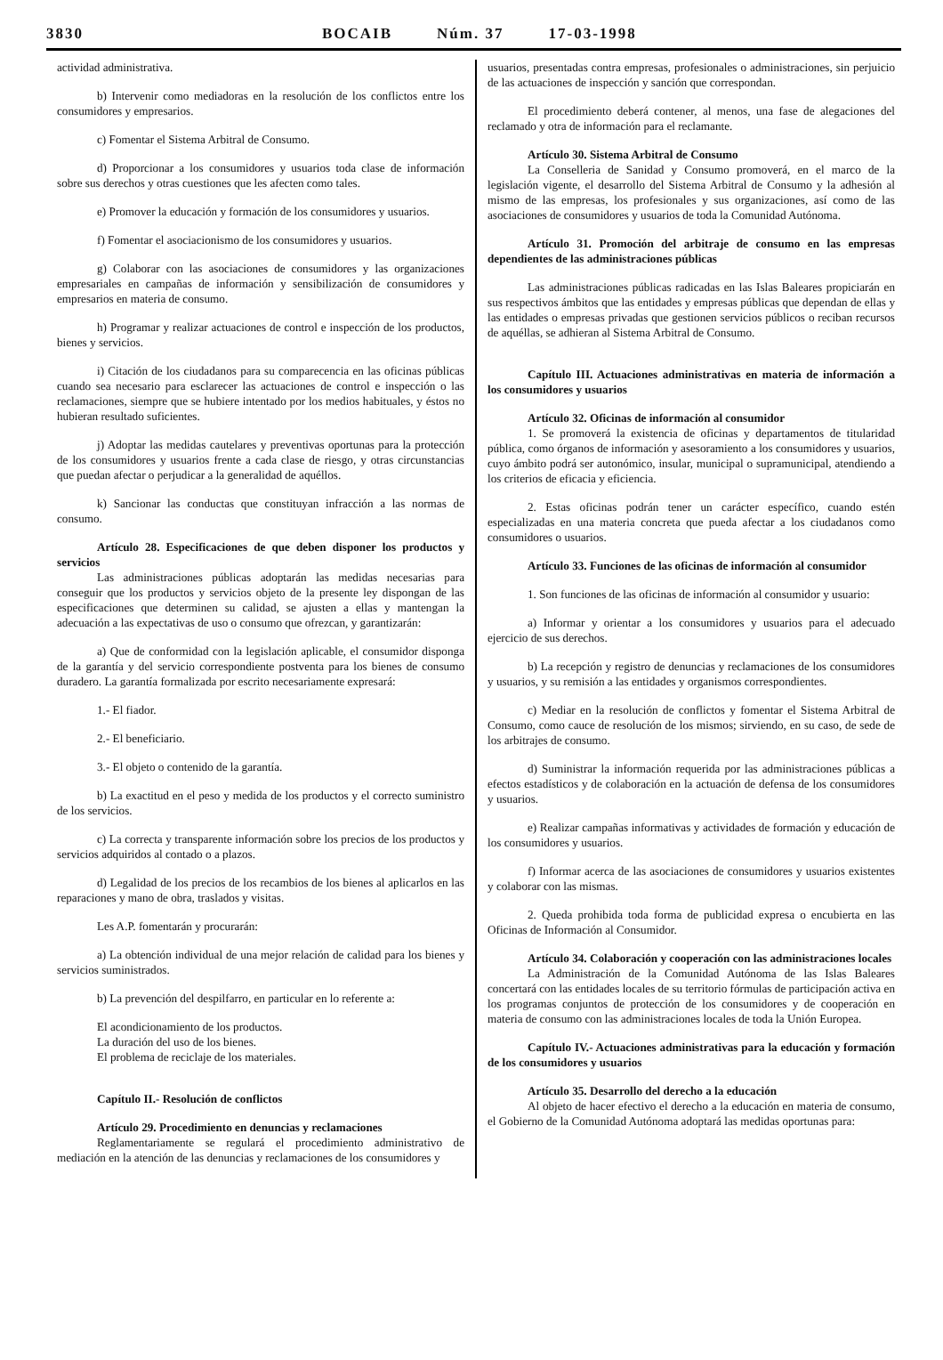3830 BOCAIB Núm. 37 17-03-1998
actividad administrativa.
b) Intervenir como mediadoras en la resolución de los conflictos entre los consumidores y empresarios.
c) Fomentar el Sistema Arbitral de Consumo.
d) Proporcionar a los consumidores y usuarios toda clase de información sobre sus derechos y otras cuestiones que les afecten como tales.
e) Promover la educación y formación de los consumidores y usuarios.
f) Fomentar el asociacionismo de los consumidores y usuarios.
g) Colaborar con las asociaciones de consumidores y las organizaciones empresariales en campañas de información y sensibilización de consumidores y empresarios en materia de consumo.
h) Programar y realizar actuaciones de control e inspección de los productos, bienes y servicios.
i) Citación de los ciudadanos para su comparecencia en las oficinas públicas cuando sea necesario para esclarecer las actuaciones de control e inspección o las reclamaciones, siempre que se hubiere intentado por los medios habituales, y éstos no hubieran resultado suficientes.
j) Adoptar las medidas cautelares y preventivas oportunas para la protección de los consumidores y usuarios frente a cada clase de riesgo, y otras circunstancias que puedan afectar o perjudicar a la generalidad de aquéllos.
k) Sancionar las conductas que constituyan infracción a las normas de consumo.
Artículo 28. Especificaciones de que deben disponer los productos y servicios
Las administraciones públicas adoptarán las medidas necesarias para conseguir que los productos y servicios objeto de la presente ley dispongan de las especificaciones que determinen su calidad, se ajusten a ellas y mantengan la adecuación a las expectativas de uso o consumo que ofrezcan, y garantizarán:
a) Que de conformidad con la legislación aplicable, el consumidor disponga de la garantía y del servicio correspondiente postventa para los bienes de consumo duradero. La garantía formalizada por escrito necesariamente expresará:
1.- El fiador.
2.- El beneficiario.
3.- El objeto o contenido de la garantía.
b) La exactitud en el peso y medida de los productos y el correcto suministro de los servicios.
c) La correcta y transparente información sobre los precios de los productos y servicios adquiridos al contado o a plazos.
d) Legalidad de los precios de los recambios de los bienes al aplicarlos en las reparaciones y mano de obra, traslados y visitas.
Les A.P. fomentarán y procurarán:
a) La obtención individual de una mejor relación de calidad para los bienes y servicios suministrados.
b) La prevención del despilfarro, en particular en lo referente a:
El acondicionamiento de los productos.
La duración del uso de los bienes.
El problema de reciclaje de los materiales.
Capítulo II.- Resolución de conflictos
Artículo 29. Procedimiento en denuncias y reclamaciones
Reglamentariamente se regulará el procedimiento administrativo de mediación en la atención de las denuncias y reclamaciones de los consumidores y
usuarios, presentadas contra empresas, profesionales o administraciones, sin perjuicio de las actuaciones de inspección y sanción que correspondan.
El procedimiento deberá contener, al menos, una fase de alegaciones del reclamado y otra de información para el reclamante.
Artículo 30. Sistema Arbitral de Consumo
La Conselleria de Sanidad y Consumo promoverá, en el marco de la legislación vigente, el desarrollo del Sistema Arbitral de Consumo y la adhesión al mismo de las empresas, los profesionales y sus organizaciones, así como de las asociaciones de consumidores y usuarios de toda la Comunidad Autónoma.
Artículo 31. Promoción del arbitraje de consumo en las empresas dependientes de las administraciones públicas
Las administraciones públicas radicadas en las Islas Baleares propiciarán en sus respectivos ámbitos que las entidades y empresas públicas que dependan de ellas y las entidades o empresas privadas que gestionen servicios públicos o reciban recursos de aquéllas, se adhieran al Sistema Arbitral de Consumo.
Capítulo III. Actuaciones administrativas en materia de información a los consumidores y usuarios
Artículo 32. Oficinas de información al consumidor
1. Se promoverá la existencia de oficinas y departamentos de titularidad pública, como órganos de información y asesoramiento a los consumidores y usuarios, cuyo ámbito podrá ser autonómico, insular, municipal o supramunicipal, atendiendo a los criterios de eficacia y eficiencia.
2. Estas oficinas podrán tener un carácter específico, cuando estén especializadas en una materia concreta que pueda afectar a los ciudadanos como consumidores o usuarios.
Artículo 33. Funciones de las oficinas de información al consumidor
1. Son funciones de las oficinas de información al consumidor y usuario:
a) Informar y orientar a los consumidores y usuarios para el adecuado ejercicio de sus derechos.
b) La recepción y registro de denuncias y reclamaciones de los consumidores y usuarios, y su remisión a las entidades y organismos correspondientes.
c) Mediar en la resolución de conflictos y fomentar el Sistema Arbitral de Consumo, como cauce de resolución de los mismos; sirviendo, en su caso, de sede de los arbitrajes de consumo.
d) Suministrar la información requerida por las administraciones públicas a efectos estadísticos y de colaboración en la actuación de defensa de los consumidores y usuarios.
e) Realizar campañas informativas y actividades de formación y educación de los consumidores y usuarios.
f) Informar acerca de las asociaciones de consumidores y usuarios existentes y colaborar con las mismas.
2. Queda prohibida toda forma de publicidad expresa o encubierta en las Oficinas de Información al Consumidor.
Artículo 34. Colaboración y cooperación con las administraciones locales
La Administración de la Comunidad Autónoma de las Islas Baleares concertará con las entidades locales de su territorio fórmulas de participación activa en los programas conjuntos de protección de los consumidores y de cooperación en materia de consumo con las administraciones locales de toda la Unión Europea.
Capítulo IV.- Actuaciones administrativas para la educación y formación de los consumidores y usuarios
Artículo 35. Desarrollo del derecho a la educación
Al objeto de hacer efectivo el derecho a la educación en materia de consumo, el Gobierno de la Comunidad Autónoma adoptará las medidas oportunas para: